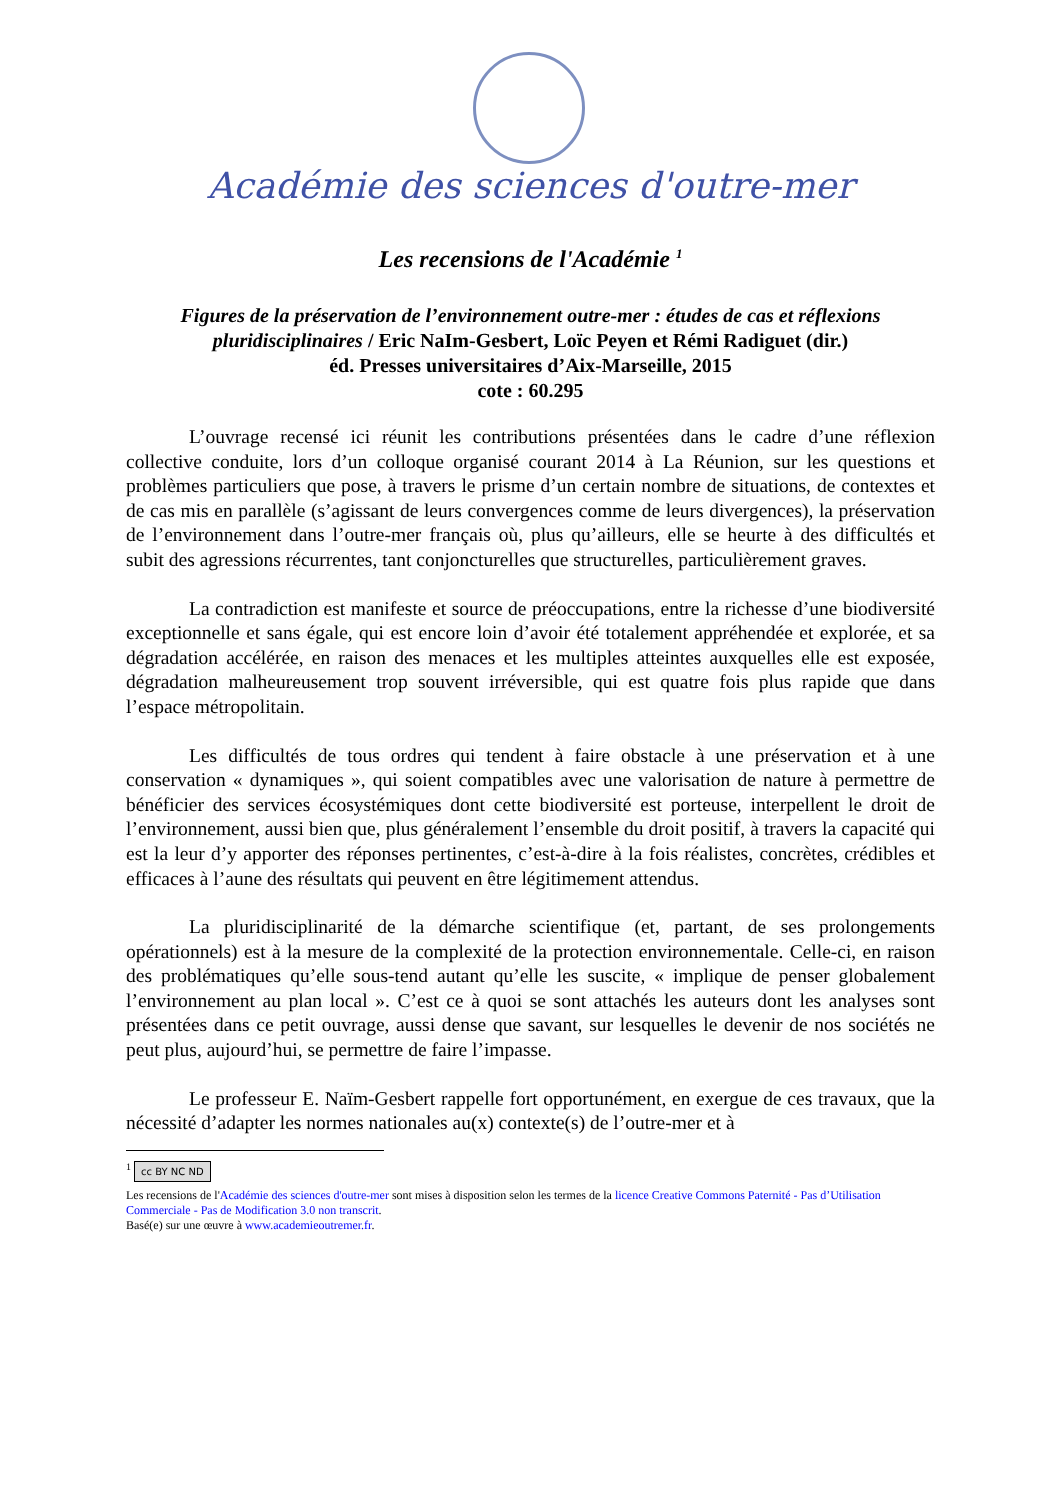Académie des sciences d'outre-mer
Les recensions de l'Académie <sup>1</sup>
Figures de la préservation de l’environnement outre-mer : études de cas et réflexions pluridisciplinaires / Eric NaIm-Gesbert, Loïc Peyen et Rémi Radiguet (dir.)
éd. Presses universitaires d’Aix-Marseille, 2015
cote : 60.295
L’ouvrage recensé ici réunit les contributions présentées dans le cadre d’une réflexion collective conduite, lors d’un colloque organisé courant 2014 à La Réunion, sur les questions et problèmes particuliers que pose, à travers le prisme d’un certain nombre de situations, de contextes et de cas mis en parallèle (s’agissant de leurs convergences comme de leurs divergences), la préservation de l’environnement dans l’outre-mer français où, plus qu’ailleurs, elle se heurte à des difficultés et subit des agressions récurrentes, tant conjoncturelles que structurelles, particulièrement graves.
La contradiction est manifeste et source de préoccupations, entre la richesse d’une biodiversité exceptionnelle et sans égale, qui est encore loin d’avoir été totalement appréhendée et explorée, et sa dégradation accélérée, en raison des menaces et les multiples atteintes auxquelles elle est exposée, dégradation malheureusement trop souvent irréversible, qui est quatre fois plus rapide que dans l’espace métropolitain.
Les difficultés de tous ordres qui tendent à faire obstacle à une préservation et à une conservation « dynamiques », qui soient compatibles avec une valorisation de nature à permettre de bénéficier des services écosystémiques dont cette biodiversité est porteuse, interpellent le droit de l’environnement, aussi bien que, plus généralement l’ensemble du droit positif, à travers la capacité qui est la leur d’y apporter des réponses pertinentes, c’est-à-dire à la fois réalistes, concrètes, crédibles et efficaces à l’aune des résultats qui peuvent en être légitimement attendus.
La pluridisciplinarité de la démarche scientifique (et, partant, de ses prolongements opérationnels) est à la mesure de la complexité de la protection environnementale. Celle-ci, en raison des problématiques qu’elle sous-tend autant qu’elle les suscite, « implique de penser globalement l’environnement au plan local ». C’est ce à quoi se sont attachés les auteurs dont les analyses sont présentées dans ce petit ouvrage, aussi dense que savant, sur lesquelles le devenir de nos sociétés ne peut plus, aujourd’hui, se permettre de faire l’impasse.
Le professeur E. Naïm-Gesbert rappelle fort opportunément, en exergue de ces travaux, que la nécessité d’adapter les normes nationales au(x) contexte(s) de l’outre-mer et à
<sup>1</sup> cc BY NC ND
Les recensions de l'Académie des sciences d'outre-mer sont mises à disposition selon les termes de la licence Creative Commons Paternité - Pas d’Utilisation Commerciale - Pas de Modification 3.0 non transcrit.
Basé(e) sur une œuvre à www.academieoutremer.fr.